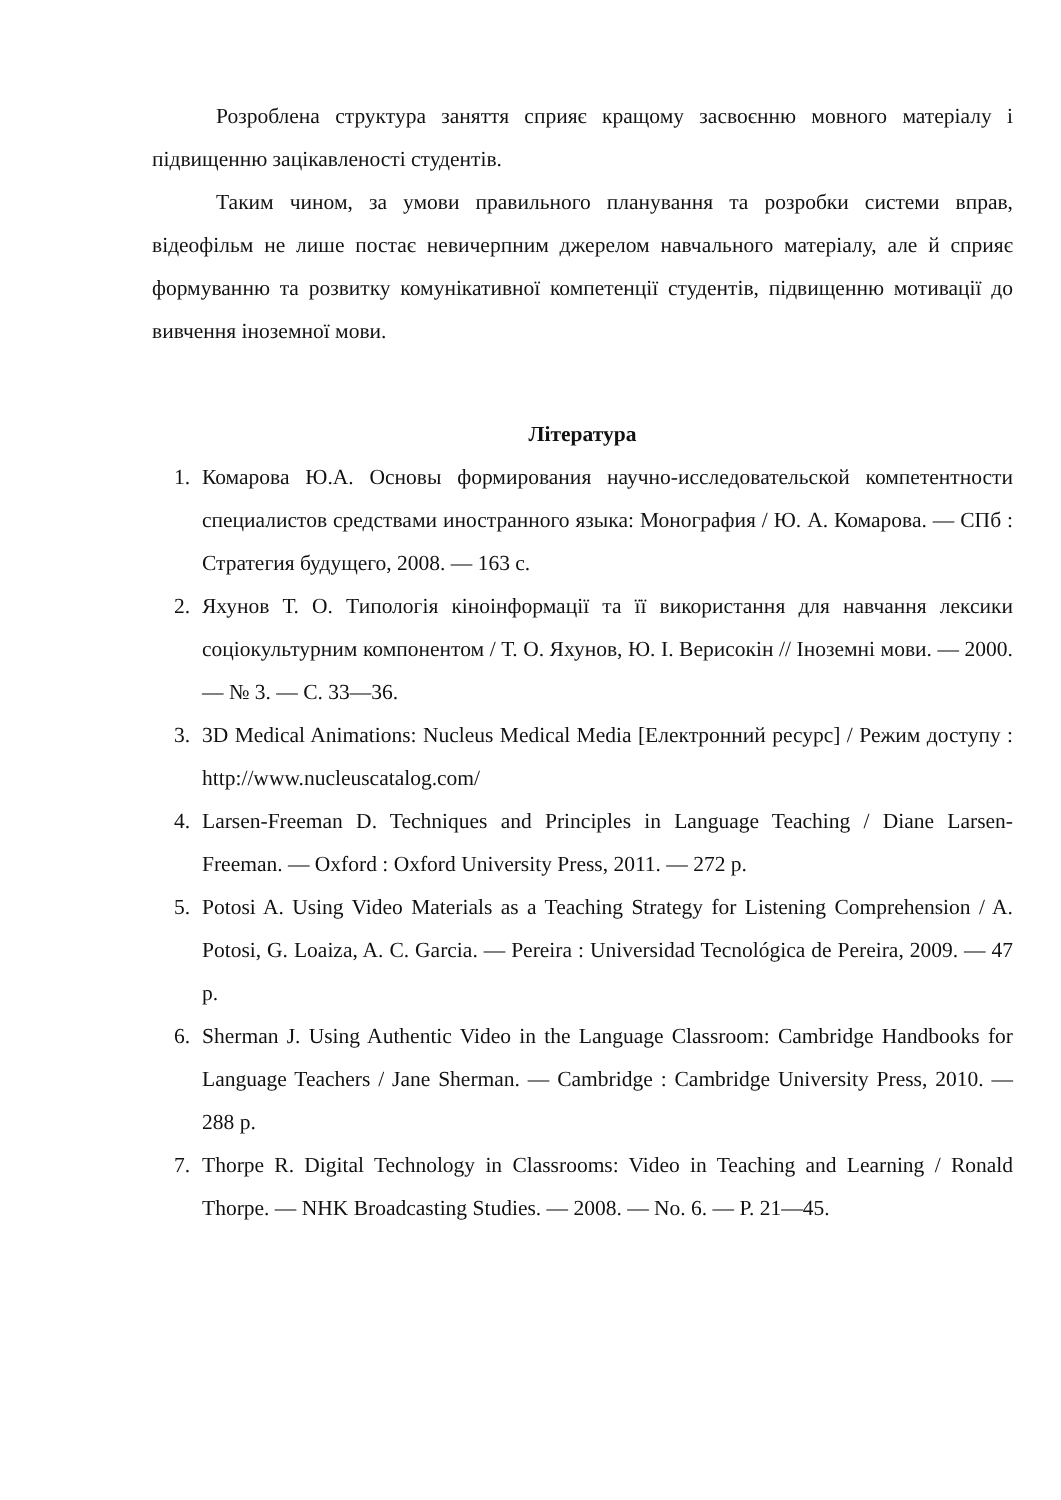Розроблена структура заняття сприяє кращому засвоєнню мовного матеріалу і підвищенню зацікавленості студентів.
Таким чином, за умови правильного планування та розробки системи вправ, відеофільм не лише постає невичерпним джерелом навчального матеріалу, але й сприяє формуванню та розвитку комунікативної компетенції студентів, підвищенню мотивації до вивчення іноземної мови.
Література
1. Комарова Ю.А. Основы формирования научно-исследовательской компетентности специалистов средствами иностранного языка: Монография / Ю. А. Комарова. — СПб : Стратегия будущего, 2008. — 163 с.
2. Яхунов Т. О. Типологія кіноінформації та її використання для навчання лексики соціокультурним компонентом / Т. О. Яхунов, Ю. І. Верисокін // Іноземні мови. — 2000. — № 3. — С. 33—36.
3. 3D Medical Animations: Nucleus Medical Media [Електронний ресурс] / Режим доступу : http://www.nucleuscatalog.com/
4. Larsen-Freeman D. Techniques and Principles in Language Teaching / Diane Larsen-Freeman. — Oxford : Oxford University Press, 2011. — 272 p.
5. Potosi A. Using Video Materials as a Teaching Strategy for Listening Comprehension / A. Potosi, G. Loaiza, A. C. Garcia. — Pereira : Universidad Tecnológica de Pereira, 2009. — 47 p.
6. Sherman J. Using Authentic Video in the Language Classroom: Cambridge Handbooks for Language Teachers / Jane Sherman. — Cambridge : Cambridge University Press, 2010. — 288 p.
7. Thorpe R. Digital Technology in Classrooms: Video in Teaching and Learning / Ronald Thorpe. — NHK Broadcasting Studies. — 2008. — No. 6. — P. 21—45.